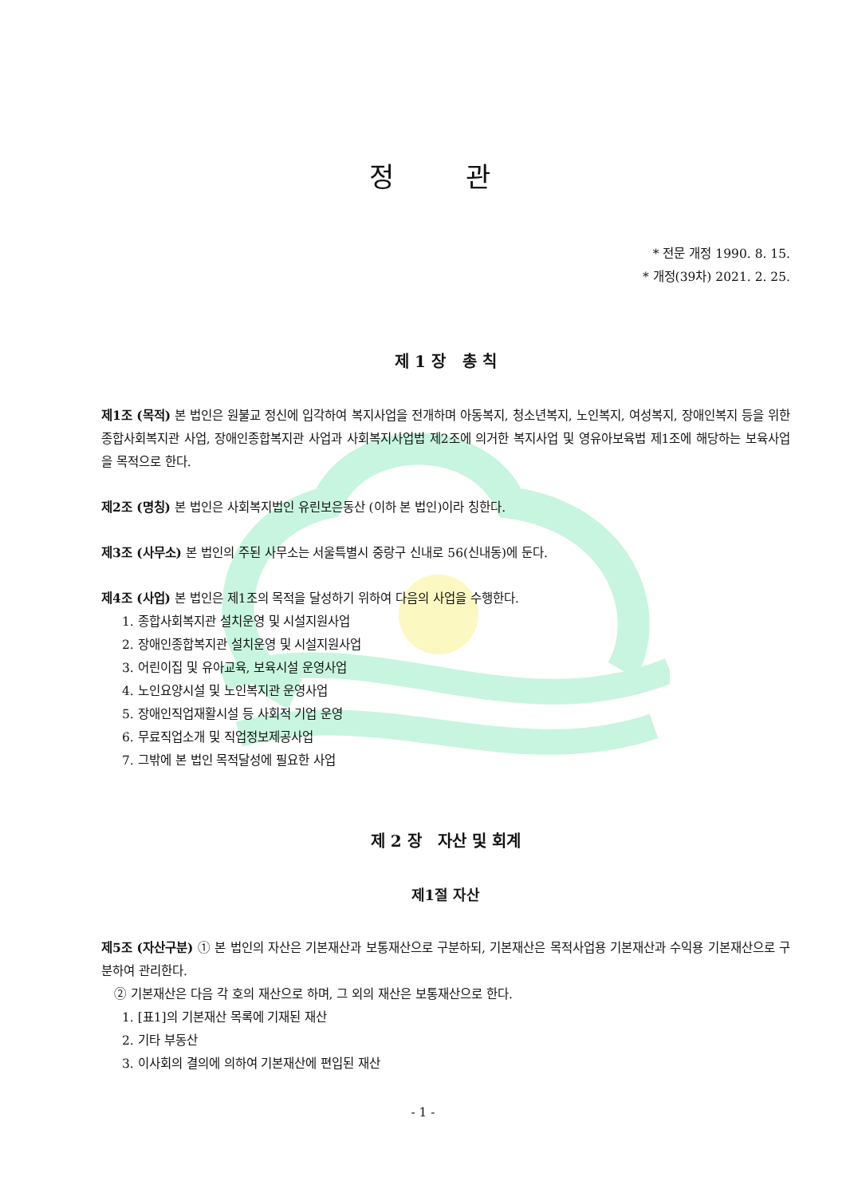정 관
* 전문 개정 1990. 8. 15.
* 개정(39차) 2021. 2. 25.
제 1 장 총 칙
제1조 (목적) 본 법인은 원불교 정신에 입각하여 복지사업을 전개하며 아동복지, 청소년복지, 노인복지, 여성복지, 장애인복지 등을 위한 종합사회복지관 사업, 장애인종합복지관 사업과 사회복지사업법 제2조에 의거한 복지사업 및 영유아보육법 제1조에 해당하는 보육사업을 목적으로 한다.
제2조 (명칭) 본 법인은 사회복지법인 유린보은동산 (이하 본 법인)이라 칭한다.
제3조 (사무소) 본 법인의 주된 사무소는 서울특별시 중랑구 신내로 56(신내동)에 둔다.
제4조 (사업) 본 법인은 제1조의 목적을 달성하기 위하여 다음의 사업을 수행한다.
1. 종합사회복지관 설치운영 및 시설지원사업
2. 장애인종합복지관 설치운영 및 시설지원사업
3. 어린이집 및 유아교육, 보육시설 운영사업
4. 노인요양시설 및 노인복지관 운영사업
5. 장애인직업재활시설 등 사회적 기업 운영
6. 무료직업소개 및 직업정보제공사업
7. 그밖에 본 법인 목적달성에 필요한 사업
제 2 장 자산 및 회계
제1절 자산
제5조 (자산구분) ① 본 법인의 자산은 기본재산과 보통재산으로 구분하되, 기본재산은 목적사업용 기본재산과 수익용 기본재산으로 구분하여 관리한다.
② 기본재산은 다음 각 호의 재산으로 하며, 그 외의 재산은 보통재산으로 한다.
1. [표1]의 기본재산 목록에 기재된 재산
2. 기타 부동산
3. 이사회의 결의에 의하여 기본재산에 편입된 재산
- 1 -